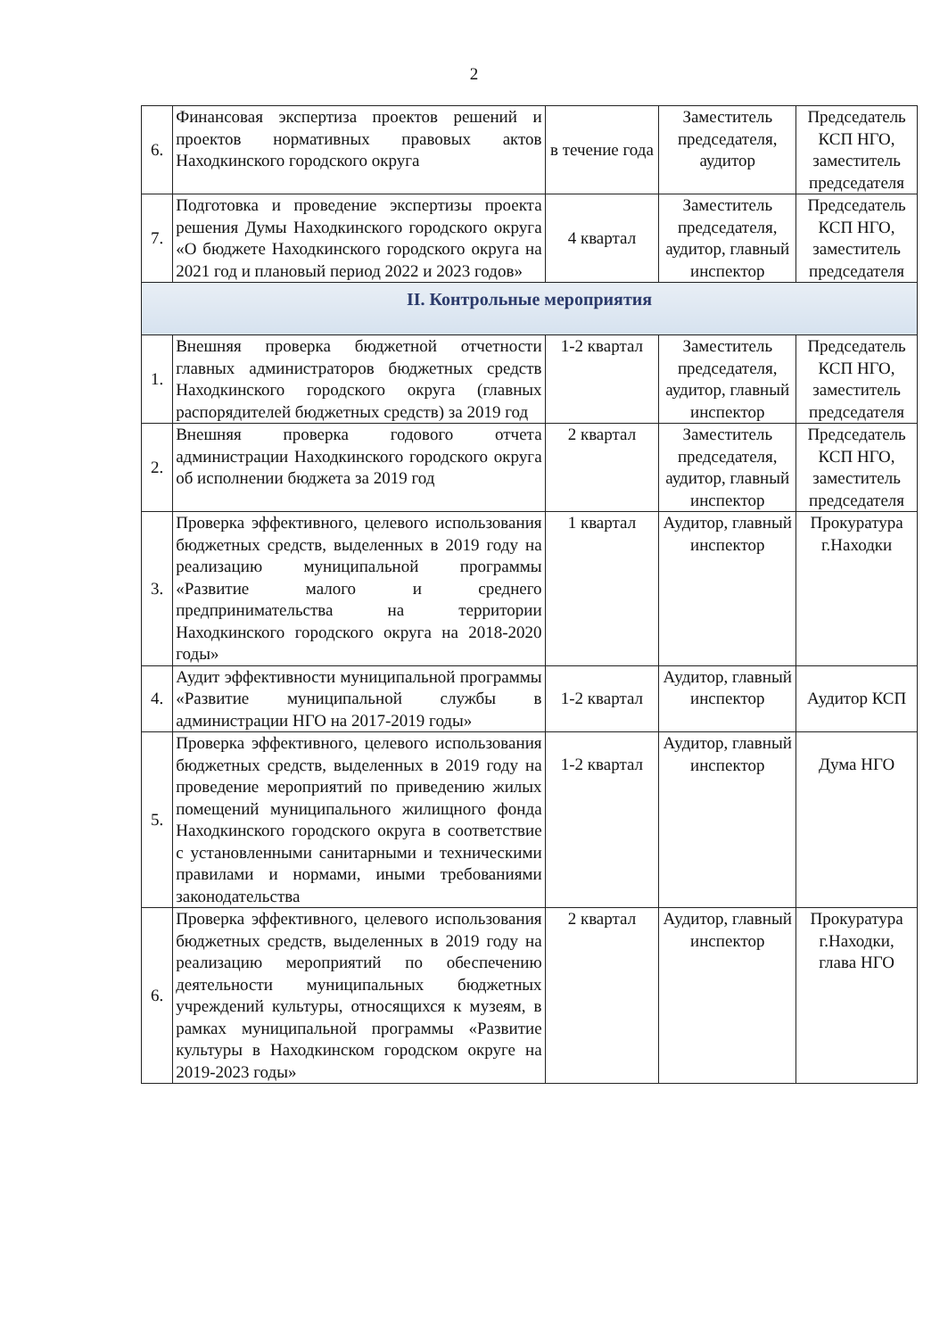2
| 6. | Финансовая экспертиза проектов решений и проектов нормативных правовых актов Находкинского городского округа | в течение года | Заместитель председателя, аудитор | Председатель КСП НГО, заместитель председателя |
| 7. | Подготовка и проведение экспертизы проекта решения Думы Находкинского городского округа «О бюджете Находкинского городского округа на 2021 год и плановый период 2022 и 2023 годов» | 4 квартал | Заместитель председателя, аудитор, главный инспектор | Председатель КСП НГО, заместитель председателя |
| II. Контрольные мероприятия | | | | |
| 1. | Внешняя проверка бюджетной отчетности главных администраторов бюджетных средств Находкинского городского округа (главных распорядителей бюджетных средств) за 2019 год | 1-2 квартал | Заместитель председателя, аудитор, главный инспектор | Председатель КСП НГО, заместитель председателя |
| 2. | Внешняя проверка годового отчета администрации Находкинского городского округа об исполнении бюджета за 2019 год | 2 квартал | Заместитель председателя, аудитор, главный инспектор | Председатель КСП НГО, заместитель председателя |
| 3. | Проверка эффективного, целевого использования бюджетных средств, выделенных в 2019 году на реализацию муниципальной программы «Развитие малого и среднего предпринимательства на территории Находкинского городского округа на 2018-2020 годы» | 1 квартал | Аудитор, главный инспектор | Прокуратура г.Находки |
| 4. | Аудит эффективности муниципальной программы «Развитие муниципальной службы в администрации НГО на 2017-2019 годы» | 1-2 квартал | Аудитор, главный инспектор | Аудитор КСП |
| 5. | Проверка эффективного, целевого использования бюджетных средств, выделенных в 2019 году на проведение мероприятий по приведению жилых помещений муниципального жилищного фонда Находкинского городского округа в соответствие с установленными санитарными и техническими правилами и нормами, иными требованиями законодательства | 1-2 квартал | Аудитор, главный инспектор | Дума НГО |
| 6. | Проверка эффективного, целевого использования бюджетных средств, выделенных в 2019 году на реализацию мероприятий по обеспечению деятельности муниципальных бюджетных учреждений культуры, относящихся к музеям, в рамках муниципальной программы «Развитие культуры в Находкинском городском округе на 2019-2023 годы» | 2 квартал | Аудитор, главный инспектор | Прокуратура г.Находки, глава НГО |